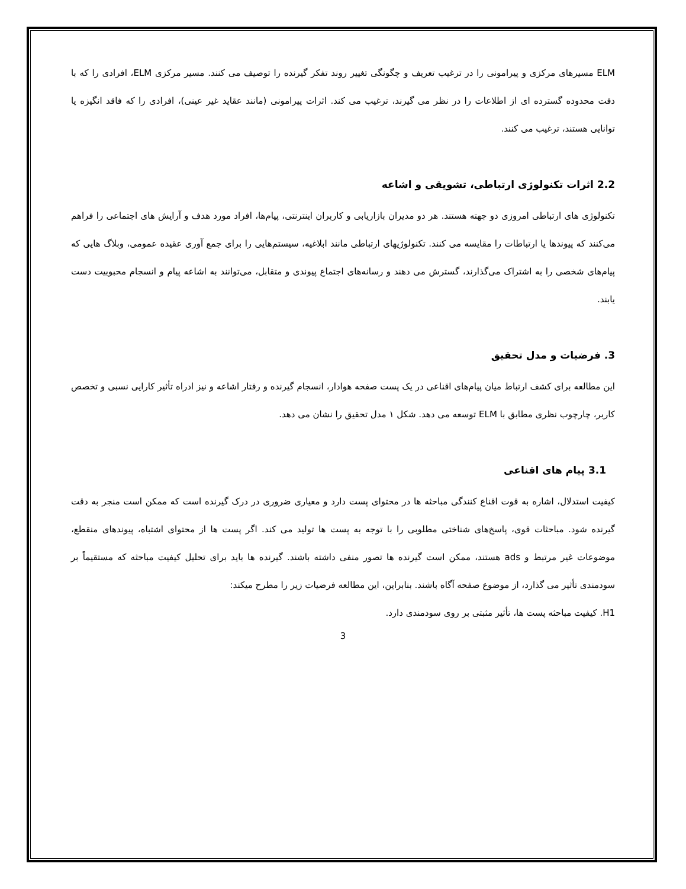ELM مسیرهای مرکزی و پیرامونی را در ترغیب تعریف و چگونگی تغییر روند تفکر گیرنده را توصیف می کنند. مسیر مرکزی ELM، افرادی را که با دقت محدوده گسترده ای از اطلاعات را در نظر می گیرند، ترغیب می کند. اثرات پیرامونی (مانند عقاید غیر عینی)، افرادی را که فاقد انگیزه یا توانایی هستند، ترغیب می کنند.
2.2 اثرات تکنولوژی ارتباطی، تشویقی و اشاعه
تکنولوژی های ارتباطی امروزی دو جهته هستند. هر دو مدیران بازاریابی و کاربران اینترنتی، پیام‌ها، افراد مورد هدف و آرایش های اجتماعی را فراهم می‌کنند که پیوندها یا ارتباطات را مقایسه می کنند. تکنولوژیهای ارتباطی مانند ابلاغیه، سیستم‌هایی را برای جمع آوری عقیده عمومی، وبلاگ هایی که پیام‌های شخصی را به اشتراک می‌گذارند، گسترش می دهند و رسانه‌های اجتماع پیوندی و متقابل، می‌توانند به اشاعه پیام و انسجام محبوبیت دست یابند.
3. فرضیات و مدل تحقیق
این مطالعه برای کشف ارتباط میان پیام‌های اقناعی در یک پست صفحه هوادار، انسجام گیرنده و رفتار اشاعه و نیز ادراه تأثیر کارایی نسبی و تخصص کاربر، چارچوب نظری مطابق با ELM توسعه می دهد. شکل ۱ مدل تحقیق را نشان می دهد.
3.1 پیام های اقناعی
کیفیت استدلال، اشاره به قوت اقناع کنندگی مباحثه ها در محتوای پست دارد و معیاری ضروری در درک گیرنده است که ممکن است منجر به دقت گیرنده شود. مباحثات قوی، پاسخ‌های شناختی مطلوبی را با توجه به پست ها تولید می کند. اگر پست ها از محتوای اشتباه، پیوندهای منقطع، موضوعات غیر مرتبط و ads هستند، ممکن است گیرنده ها تصور منفی داشته باشند. گیرنده ها باید برای تحلیل کیفیت مباحثه که مستقیماً بر سودمندی تأثیر می گذارد، از موضوع صفحه آگاه باشند. بنابراین، این مطالعه فرضیات زیر را مطرح میکند:
H1. کیفیت مباحثه پست ها، تأثیر مثبتی بر روی سودمندی دارد.
3